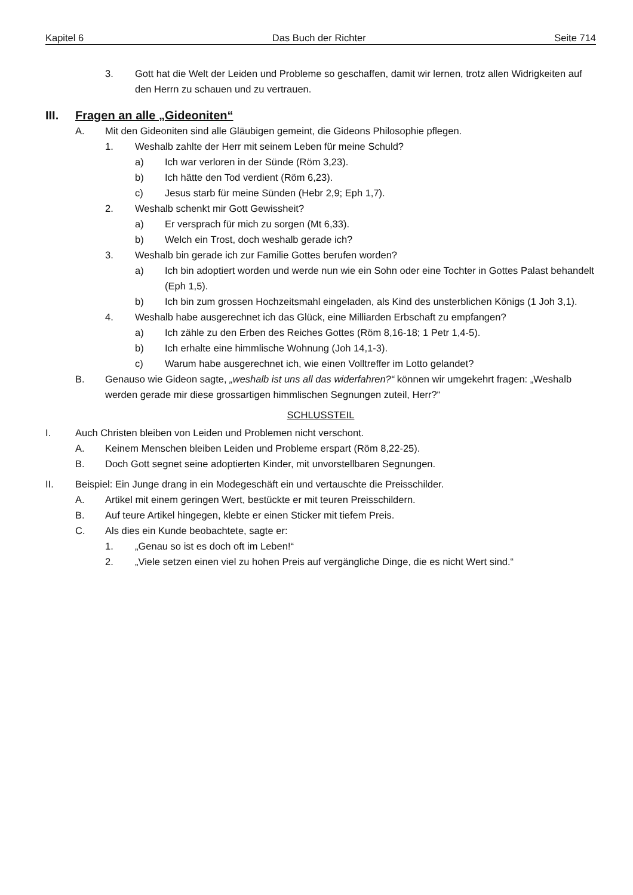Kapitel 6 Das Buch der Richter Seite 714
3. Gott hat die Welt der Leiden und Probleme so geschaffen, damit wir lernen, trotz allen Widrigkeiten auf den Herrn zu schauen und zu vertrauen.
III. Fragen an alle „Gideoniten“
A. Mit den Gideoniten sind alle Gläubigen gemeint, die Gideons Philosophie pflegen.
1. Weshalb zahlte der Herr mit seinem Leben für meine Schuld?
a) Ich war verloren in der Sünde (Röm 3,23).
b) Ich hätte den Tod verdient (Röm 6,23).
c) Jesus starb für meine Sünden (Hebr 2,9; Eph 1,7).
2. Weshalb schenkt mir Gott Gewissheit?
a) Er versprach für mich zu sorgen (Mt 6,33).
b) Welch ein Trost, doch weshalb gerade ich?
3. Weshalb bin gerade ich zur Familie Gottes berufen worden?
a) Ich bin adoptiert worden und werde nun wie ein Sohn oder eine Tochter in Gottes Palast behandelt (Eph 1,5).
b) Ich bin zum grossen Hochzeitsmahl eingeladen, als Kind des unsterblichen Königs (1 Joh 3,1).
4. Weshalb habe ausgerechnet ich das Glück, eine Milliarden Erbschaft zu empfangen?
a) Ich zähle zu den Erben des Reiches Gottes (Röm 8,16-18; 1 Petr 1,4-5).
b) Ich erhalte eine himmlische Wohnung (Joh 14,1-3).
c) Warum habe ausgerechnet ich, wie einen Volltreffer im Lotto gelandet?
B. Genauso wie Gideon sagte, „weshalb ist uns all das widerfahren?“ können wir umgekehrt fragen: „Weshalb werden gerade mir diese grossartigen himmlischen Segnungen zuteil, Herr?“
SCHLUSSTEIL
I. Auch Christen bleiben von Leiden und Problemen nicht verschont.
A. Keinem Menschen bleiben Leiden und Probleme erspart (Röm 8,22-25).
B. Doch Gott segnet seine adoptierten Kinder, mit unvorstellbaren Segnungen.
II. Beispiel: Ein Junge drang in ein Modegeschäft ein und vertauschte die Preisschilder.
A. Artikel mit einem geringen Wert, bestückte er mit teuren Preisschildern.
B. Auf teure Artikel hingegen, klebte er einen Sticker mit tiefem Preis.
C. Als dies ein Kunde beobachtete, sagte er:
1. „Genau so ist es doch oft im Leben!“
2. „Viele setzen einen viel zu hohen Preis auf vergängliche Dinge, die es nicht Wert sind.“